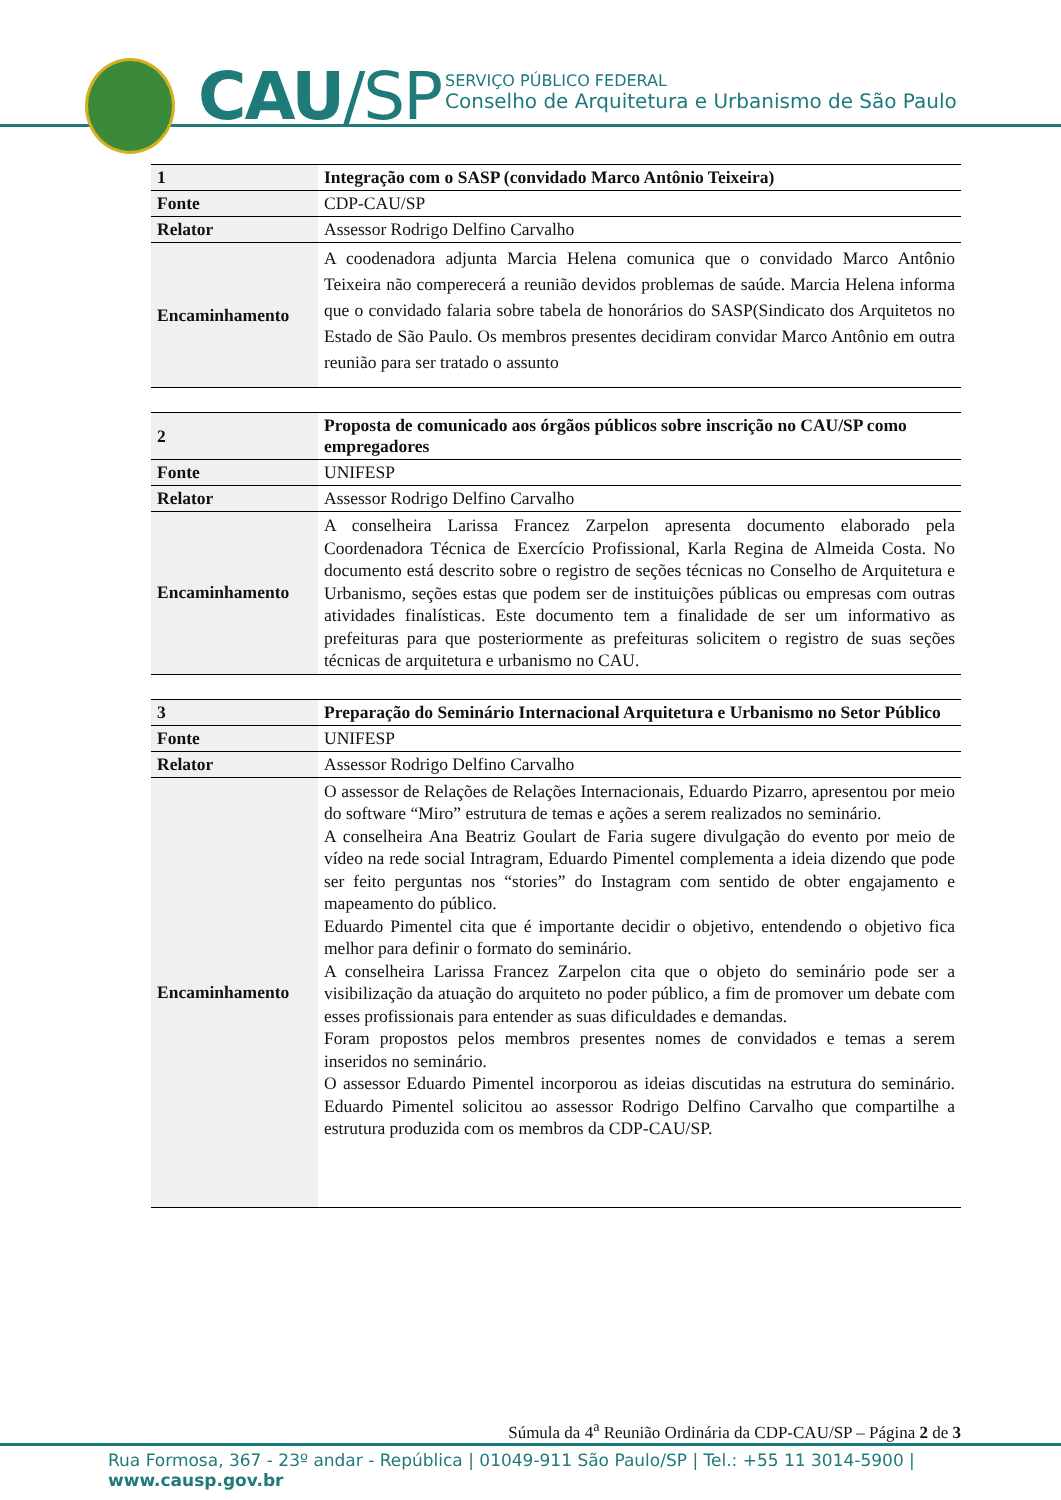CAU/SP
SERVIÇO PÚBLICO FEDERAL
Conselho de Arquitetura e Urbanismo de São Paulo
| 1 | Integração com o SASP (convidado Marco Antônio Teixeira) |
| Fonte | CDP-CAU/SP |
| Relator | Assessor Rodrigo Delfino Carvalho |
| Encaminhamento | A coodenadora adjunta Marcia Helena comunica que o convidado Marco Antônio Teixeira não comperecerá a reunião devidos problemas de saúde. Marcia Helena informa que o convidado falaria sobre tabela de honorários do SASP(Sindicato dos Arquitetos no Estado de São Paulo. Os membros presentes decidiram convidar Marco Antônio em outra reunião para ser tratado o assunto |
| 2 | Proposta de comunicado aos órgãos públicos sobre inscrição no CAU/SP como empregadores |
| Fonte | UNIFESP |
| Relator | Assessor Rodrigo Delfino Carvalho |
| Encaminhamento | A conselheira Larissa Francez Zarpelon apresenta documento elaborado pela Coordenadora Técnica de Exercício Profissional, Karla Regina de Almeida Costa. No documento está descrito sobre o registro de seções técnicas no Conselho de Arquitetura e Urbanismo, seções estas que podem ser de instituições públicas ou empresas com outras atividades finalísticas. Este documento tem a finalidade de ser um informativo as prefeituras para que posteriormente as prefeituras solicitem o registro de suas seções técnicas de arquitetura e urbanismo no CAU. |
| 3 | Preparação do Seminário Internacional Arquitetura e Urbanismo no Setor Público |
| Fonte | UNIFESP |
| Relator | Assessor Rodrigo Delfino Carvalho |
| Encaminhamento | O assessor de Relações de Relações Internacionais, Eduardo Pizarro, apresentou por meio do software “Miro” estrutura de temas e ações a serem realizados no seminário. A conselheira Ana Beatriz Goulart de Faria sugere divulgação do evento por meio de vídeo na rede social Intragram, Eduardo Pimentel complementa a ideia dizendo que pode ser feito perguntas nos “stories” do Instagram com sentido de obter engajamento e mapeamento do público. Eduardo Pimentel cita que é importante decidir o objetivo, entendendo o objetivo fica melhor para definir o formato do seminário. A conselheira Larissa Francez Zarpelon cita que o objeto do seminário pode ser a visibilização da atuação do arquiteto no poder público, a fim de promover um debate com esses profissionais para entender as suas dificuldades e demandas. Foram propostos pelos membros presentes nomes de convidados e temas a serem inseridos no seminário. O assessor Eduardo Pimentel incorporou as ideias discutidas na estrutura do seminário. Eduardo Pimentel solicitou ao assessor Rodrigo Delfino Carvalho que compartilhe a estrutura produzida com os membros da CDP-CAU/SP. |
Súmula da 4<sup>a</sup> Reunião Ordinária da CDP-CAU/SP – Página 2 de 3
Rua Formosa, 367 - 23º andar - República | 01049-911 São Paulo/SP | Tel.: +55 11 3014-5900 | www.causp.gov.br